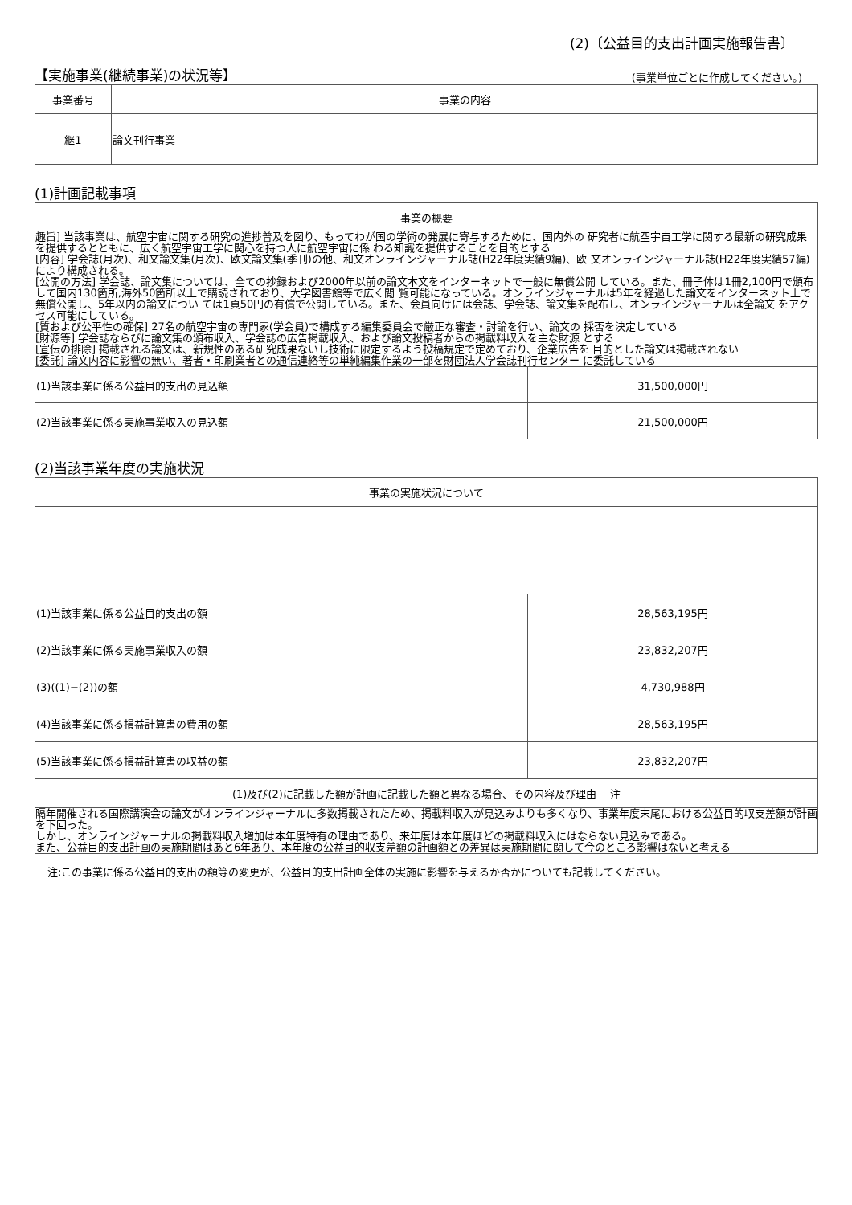(2)〔公益目的支出計画実施報告書〕
【実施事業(継続事業)の状況等】 (事業単位ごとに作成してください。)
| 事業番号 | 事業の内容 |
| --- | --- |
| 継1 | 論文刊行事業 |
(1)計画記載事項
| 事業の概要 | |
| --- | --- |
| 趣旨] 当該事業は、航空宇宙に関する研究の進捗普及を図り、もってわが国の学術の発展に寄与するために、国内外の 研究者に航空宇宙工学に関する最新の研究成果を提供するとともに、広く航空宇宙工学に関心を持つ人に航空宇宙に係 わる知識を提供することを目的とする [内容] 学会誌(月次)、和文論文集(月次)、欧文論文集(季刊)の他、和文オンラインジャーナル誌(H22年度実績9編)、欧 文オンラインジャーナル誌(H22年度実績57編)により構成される。 [公開の方法] 学会誌、論文集については、全ての抄録および2000年以前の論文本文をインターネットで一般に無償公開 している。また、冊子体は1冊2,100円で頒布して国内130箇所,海外50箇所以上で購読されており、大学図書館等で広く閲 覧可能になっている。オンラインジャーナルは5年を経過した論文をインターネット上で無償公開し、5年以内の論文につい ては1頁50円の有償で公開している。また、会員向けには会誌、学会誌、論文集を配布し、オンラインジャーナルは全論文 をアクセス可能にしている。 [質および公平性の確保] 27名の航空宇宙の専門家(学会員)で構成する編集委員会で厳正な審査・討論を行い、論文の 採否を決定している [財源等] 学会誌ならびに論文集の頒布収入、学会誌の広告掲載収入、および論文投稿者からの掲載料収入を主な財源 とする [宣伝の排除] 掲載される論文は、新規性のある研究成果ないし技術に限定するよう投稿規定で定めており、企業広告を 目的とした論文は掲載されない [委託] 論文内容に影響の無い、著者・印刷業者との通信連絡等の単純編集作業の一部を財団法人学会誌刊行センター に委託している | |
| (1)当該事業に係る公益目的支出の見込額 | 31,500,000円 |
| (2)当該事業に係る実施事業収入の見込額 | 21,500,000円 |
(2)当該事業年度の実施状況
| 事業の実施状況について | |
| --- | --- |
| (1)当該事業に係る公益目的支出の額 | 28,563,195円 |
| (2)当該事業に係る実施事業収入の額 | 23,832,207円 |
| (3)((1)−(2))の額 | 4,730,988円 |
| (4)当該事業に係る損益計算書の費用の額 | 28,563,195円 |
| (5)当該事業に係る損益計算書の収益の額 | 23,832,207円 |
| (1)及び(2)に記載した額が計画に記載した額と異なる場合、その内容及び理由 注 | |
| 隔年開催される国際講演会の論文がオンラインジャーナルに多数掲載されたため、掲載料収入が見込みよりも多くなり、事業年度末尾における公益目的収支差額が計画を下回った。 しかし、オンラインジャーナルの掲載料収入増加は本年度特有の理由であり、来年度は本年度ほどの掲載料収入にはならない見込みである。 また、公益目的支出計画の実施期間はあと6年あり、本年度の公益目的収支差額の計画額との差異は実施期間に関して今のところ影響はないと考える | |
注:この事業に係る公益目的支出の額等の変更が、公益目的支出計画全体の実施に影響を与えるか否かについても記載してください。